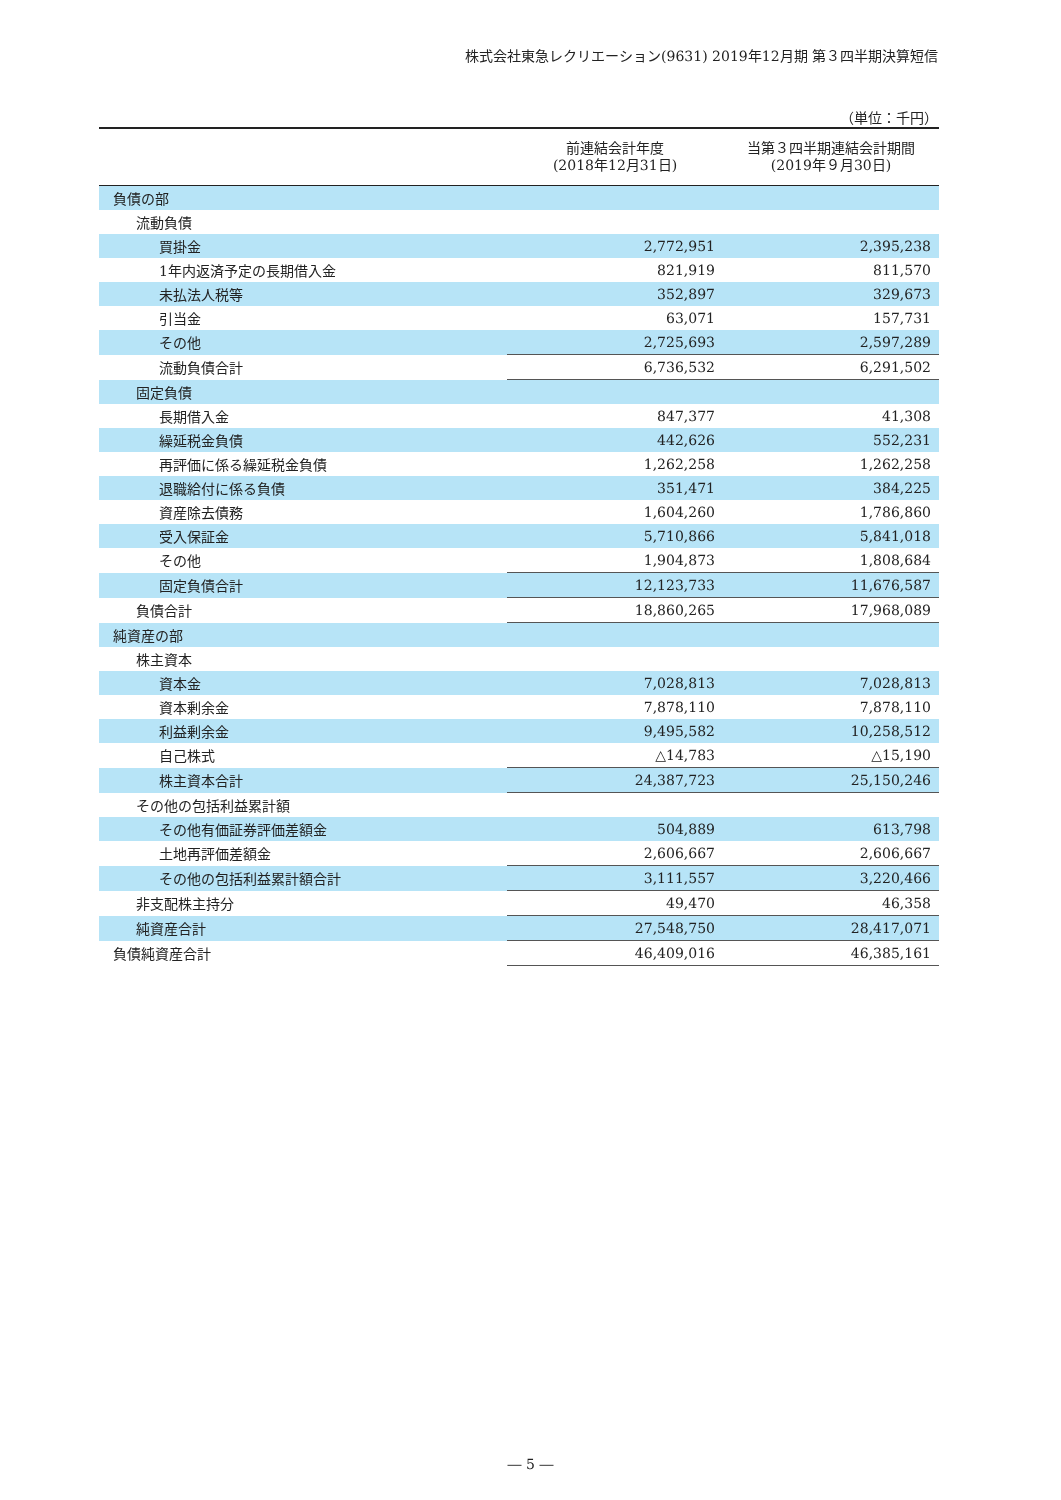株式会社東急レクリエーション(9631) 2019年12月期 第３四半期決算短信
（単位：千円）
| | 前連結会計年度 (2018年12月31日) | 当第３四半期連結会計期間 (2019年９月30日) |
| --- | --- | --- |
| 負債の部 | | |
| 流動負債 | | |
| 買掛金 | 2,772,951 | 2,395,238 |
| 1年内返済予定の長期借入金 | 821,919 | 811,570 |
| 未払法人税等 | 352,897 | 329,673 |
| 引当金 | 63,071 | 157,731 |
| その他 | 2,725,693 | 2,597,289 |
| 流動負債合計 | 6,736,532 | 6,291,502 |
| 固定負債 | | |
| 長期借入金 | 847,377 | 41,308 |
| 繰延税金負債 | 442,626 | 552,231 |
| 再評価に係る繰延税金負債 | 1,262,258 | 1,262,258 |
| 退職給付に係る負債 | 351,471 | 384,225 |
| 資産除去債務 | 1,604,260 | 1,786,860 |
| 受入保証金 | 5,710,866 | 5,841,018 |
| その他 | 1,904,873 | 1,808,684 |
| 固定負債合計 | 12,123,733 | 11,676,587 |
| 負債合計 | 18,860,265 | 17,968,089 |
| 純資産の部 | | |
| 株主資本 | | |
| 資本金 | 7,028,813 | 7,028,813 |
| 資本剰余金 | 7,878,110 | 7,878,110 |
| 利益剰余金 | 9,495,582 | 10,258,512 |
| 自己株式 | △14,783 | △15,190 |
| 株主資本合計 | 24,387,723 | 25,150,246 |
| その他の包括利益累計額 | | |
| その他有価証券評価差額金 | 504,889 | 613,798 |
| 土地再評価差額金 | 2,606,667 | 2,606,667 |
| その他の包括利益累計額合計 | 3,111,557 | 3,220,466 |
| 非支配株主持分 | 49,470 | 46,358 |
| 純資産合計 | 27,548,750 | 28,417,071 |
| 負債純資産合計 | 46,409,016 | 46,385,161 |
― 5 ―